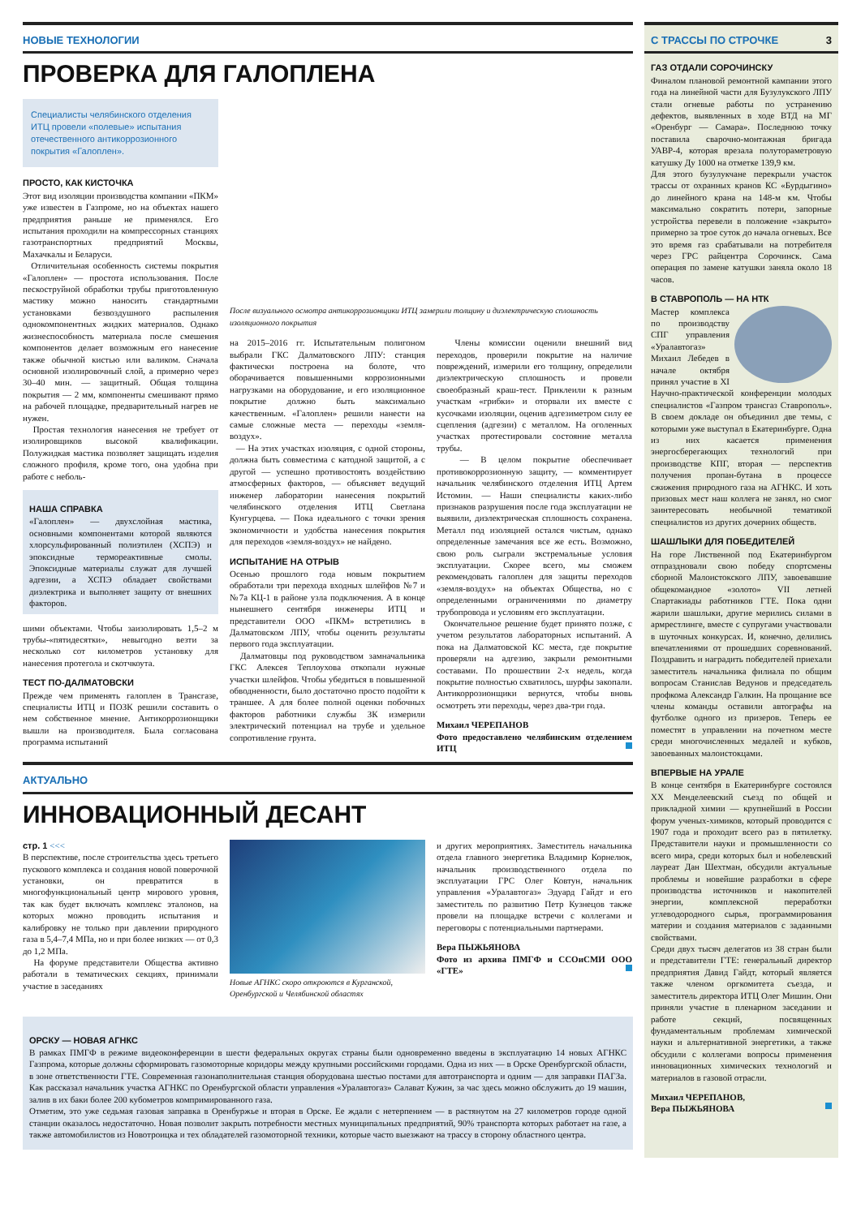НОВЫЕ ТЕХНОЛОГИИ
ПРОВЕРКА ДЛЯ ГАЛОПЛЕНА
Специалисты челябинского отделения ИТЦ провели «полевые» испытания отечественного антикоррозионного покрытия «Галоплен».
ПРОСТО, КАК КИСТОЧКА
Этот вид изоляции производства компании «ПКМ» уже известен в Газпроме, но на объектах нашего предприятия раньше не применялся. Его испытания проходили на компрессорных станциях газотранспортных предприятий Москвы, Махачкалы и Беларуси.
Отличительная особенность системы покрытия «Галоплен» — простота использования. После пескоструйной обработки трубы приготовленную мастику можно наносить стандартными установками безвоздушного распыления однокомпонентных жидких материалов. Однако жизнеспособность материала после смешения компонентов делает возможным его нанесение также обычной кистью или валиком. Сначала основной изолировочный слой, а примерно через 30–40 мин. — защитный. Общая толщина покрытия — 2 мм, компоненты смешивают прямо на рабочей площадке, предварительный нагрев не нужен.
Простая технология нанесения не требует от изолировщиков высокой квалификации. Полужидкая мастика позволяет защищать изделия сложного профиля, кроме того, она удобна при работе с неболь-
НАША СПРАВКА
«Галоплен» — двухслойная мастика, основными компонентами которой являются хлорсульфированный полиэтилен (ХСПЭ) и эпоксидные термореактивные смолы. Эпоксидные материалы служат для лучшей адгезии, а ХСПЭ обладает свойствами диэлектрика и выполняет защиту от внешних факторов.
шими объектами. Чтобы заизолировать 1,5–2 м трубы-«пятидесятки», невыгодно везти за несколько сот километров установку для нанесения протегола и скотчкоута.
ТЕСТ ПО-ДАЛМАТОВСКИ
Прежде чем применять галоплен в Трансгазе, специалисты ИТЦ и ПОЗК решили составить о нем собственное мнение. Антикоррозионщики вышли на производителя. Была согласована программа испытаний
После визуального осмотра антикоррозионщики ИТЦ замерили толщину и диэлектрическую сплошность изоляционного покрытия
на 2015–2016 гг. Испытательным полигоном выбрали ГКС Далматовского ЛПУ: станция фактически построена на болоте, что оборачивается повышенными коррозионными нагрузками на оборудование, и его изоляционное покрытие должно быть максимально качественным. «Галоплен» решили нанести на самые сложные места — переходы «земля-воздух».
— На этих участках изоляция, с одной стороны, должна быть совместима с катодной защитой, а с другой — успешно противостоять воздействию атмосферных факторов, — объясняет ведущий инженер лаборатории нанесения покрытий челябинского отделения ИТЦ Светлана Кунгурцева. — Пока идеального с точки зрения экономичности и удобства нанесения покрытия для переходов «земля-воздух» не найдено.
ИСПЫТАНИЕ НА ОТРЫВ
Осенью прошлого года новым покрытием обработали три перехода входных шлейфов №7 и №7а КЦ-1 в районе узла подключения. А в конце нынешнего сентября инженеры ИТЦ и представители ООО «ПКМ» встретились в Далматовском ЛПУ, чтобы оценить результаты первого года эксплуатации.
Далматовцы под руководством замначальника ГКС Алексея Теплоухова откопали нужные участки шлейфов. Чтобы убедиться в повышенной обводненности, было достаточно просто подойти к траншее. А для более полной оценки побочных факторов работники службы ЗК измерили электрический потенциал на трубе и удельное сопротивление грунта.
Члены комиссии оценили внешний вид переходов, проверили покрытие на наличие повреждений, измерили его толщину, определили диэлектрическую сплошность и провели своеобразный краш-тест. Приклеили к разным участкам «грибки» и оторвали их вместе с кусочками изоляции, оценив адгезиметром силу ее сцепления (адгезии) с металлом. На оголенных участках протестировали состояние металла трубы.
— В целом покрытие обеспечивает противокоррозионную защиту, — комментирует начальник челябинского отделения ИТЦ Артем Истомин. — Наши специалисты каких-либо признаков разрушения после года эксплуатации не выявили, диэлектрическая сплошность сохранена. Металл под изоляцией остался чистым, однако определенные замечания все же есть. Возможно, свою роль сыграли экстремальные условия эксплуатации. Скорее всего, мы сможем рекомендовать галоплен для защиты переходов «земля-воздух» на объектах Общества, но с определенными ограничениями по диаметру трубопровода и условиям его эксплуатации.
Окончательное решение будет принято позже, с учетом результатов лабораторных испытаний. А пока на Далматовской КС места, где покрытие проверяли на адгезию, закрыли ремонтными составами. По прошествии 2-х недель, когда покрытие полностью схватилось, шурфы закопали. Антикоррозионщики вернутся, чтобы вновь осмотреть эти переходы, через два-три года.
Михаил ЧЕРЕПАНОВ
Фото предоставлено челябинским отделением ИТЦ
АКТУАЛЬНО
ИННОВАЦИОННЫЙ ДЕСАНТ
стр. 1 <<<
В перспективе, после строительства здесь третьего пускового комплекса и создания новой поверочной установки, он превратится в многофункциональный центр мирового уровня, так как будет включать комплекс эталонов, на которых можно проводить испытания и калибровку не только при давлении природного газа в 5,4–7,4 МПа, но и при более низких — от 0,3 до 1,2 МПа.
На форуме представители Общества активно работали в тематических секциях, принимали участие в заседаниях
Новые АГНКС скоро откроются в Курганской, Оренбургской и Челябинской областях
и других мероприятиях. Заместитель начальника отдела главного энергетика Владимир Корнелюк, начальник производственного отдела по эксплуатации ГРС Олег Ковтун, начальник управления «Уралавтогаз» Эдуард Гайдт и его заместитель по развитию Петр Кузнецов также провели на площадке встречи с коллегами и переговоры с потенциальными партнерами.
Вера ПЫЖЬЯНОВА
Фото из архива ПМГФ и ССОиСМИ ООО «ГТЕ»
ОРСКУ — НОВАЯ АГНКС
В рамках ПМГФ в режиме видеоконференции в шести федеральных округах страны были одновременно введены в эксплуатацию 14 новых АГНКС Газпрома, которые должны сформировать газомоторные коридоры между крупными российскими городами. Одна из них — в Орске Оренбургской области, в зоне ответственности ГТЕ. Современная газонаполнительная станция оборудована шестью постами для автотранспорта и одним — для заправки ПАГЗа. Как рассказал начальник участка АГНКС по Оренбургской области управления «Уралавтогаз» Салават Кужин, за час здесь можно обслужить до 19 машин, залив в их баки более 200 кубометров компримированного газа.
Отметим, это уже седьмая газовая заправка в Оренбуржье и вторая в Орске. Ее ждали с нетерпением — в растянутом на 27 километров городе одной станции оказалось недостаточно. Новая позволит закрыть потребности местных муниципальных предприятий, 90% транспорта которых работает на газе, а также автомобилистов из Новотроицка и тех обладателей газомоторной техники, которые часто выезжают на трассу в сторону областного центра.
С ТРАССЫ ПО СТРОЧКЕ 3
ГАЗ ОТДАЛИ СОРОЧИНСКУ
Финалом плановой ремонтной кампании этого года на линейной части для Бузулукского ЛПУ стали огневые работы по устранению дефектов, выявленных в ходе ВТД на МГ «Оренбург — Самара». Последнюю точку поставила сварочно-монтажная бригада УАВР-4, которая врезала полутораметровую катушку Ду 1000 на отметке 139,9 км.
Для этого бузулукчане перекрыли участок трассы от охранных кранов КС «Бурдыгино» до линейного крана на 148-м км. Чтобы максимально сократить потери, запорные устройства перевели в положение «закрыто» примерно за трое суток до начала огневых. Все это время газ срабатывали на потребителя через ГРС райцентра Сорочинск. Сама операция по замене катушки заняла около 18 часов.
В СТАВРОПОЛЬ — НА НТК
Мастер комплекса по производству СПГ управления «Уралавтогаз» Михаил Лебедев в начале октября принял участие в XI Научно-практической конференции молодых специалистов «Газпром трансгаз Ставрополь». В своем докладе он объединил две темы, с которыми уже выступал в Екатеринбурге. Одна из них касается применения энергосберегающих технологий при производстве КПГ, вторая — перспектив получения пропан-бутана в процессе сжижения природного газа на АГНКС. И хоть призовых мест наш коллега не занял, но смог заинтересовать необычной тематикой специалистов из других дочерних обществ.
ШАШЛЫКИ ДЛЯ ПОБЕДИТЕЛЕЙ
На горе Лиственной под Екатеринбургом отпраздновали свою победу спортсмены сборной Малоистокского ЛПУ, завоевавшие общекомандное «золото» VII летней Спартакиады работников ГТЕ. Пока одни жарили шашлыки, другие мерились силами в армрестлинге, вместе с супругами участвовали в шуточных конкурсах. И, конечно, делились впечатлениями от прошедших соревнований. Поздравить и наградить победителей приехали заместитель начальника филиала по общим вопросам Станислав Ведунов и председатель профкома Александр Галкин. На прощание все члены команды оставили автографы на футболке одного из призеров. Теперь ее поместят в управлении на почетном месте среди многочисленных медалей и кубков, завоеванных малоистокцами.
ВПЕРВЫЕ НА УРАЛЕ
В конце сентября в Екатеринбурге состоялся XX Менделеевский съезд по общей и прикладной химии — крупнейший в России форум ученых-химиков, который проводится с 1907 года и проходит всего раз в пятилетку. Представители науки и промышленности со всего мира, среди которых был и нобелевский лауреат Дан Шехтман, обсудили актуальные проблемы и новейшие разработки в сфере производства источников и накопителей энергии, комплексной переработки углеводородного сырья, программирования материи и создания материалов с заданными свойствами.
Среди двух тысяч делегатов из 38 стран были и представители ГТЕ: генеральный директор предприятия Давид Гайдт, который является также членом оргкомитета съезда, и заместитель директора ИТЦ Олег Мишин. Они приняли участие в пленарном заседании и работе секций, посвященных фундаментальным проблемам химической науки и альтернативной энергетики, а также обсудили с коллегами вопросы применения инновационных химических технологий и материалов в газовой отрасли.
Михаил ЧЕРЕПАНОВ,
Вера ПЫЖЬЯНОВА